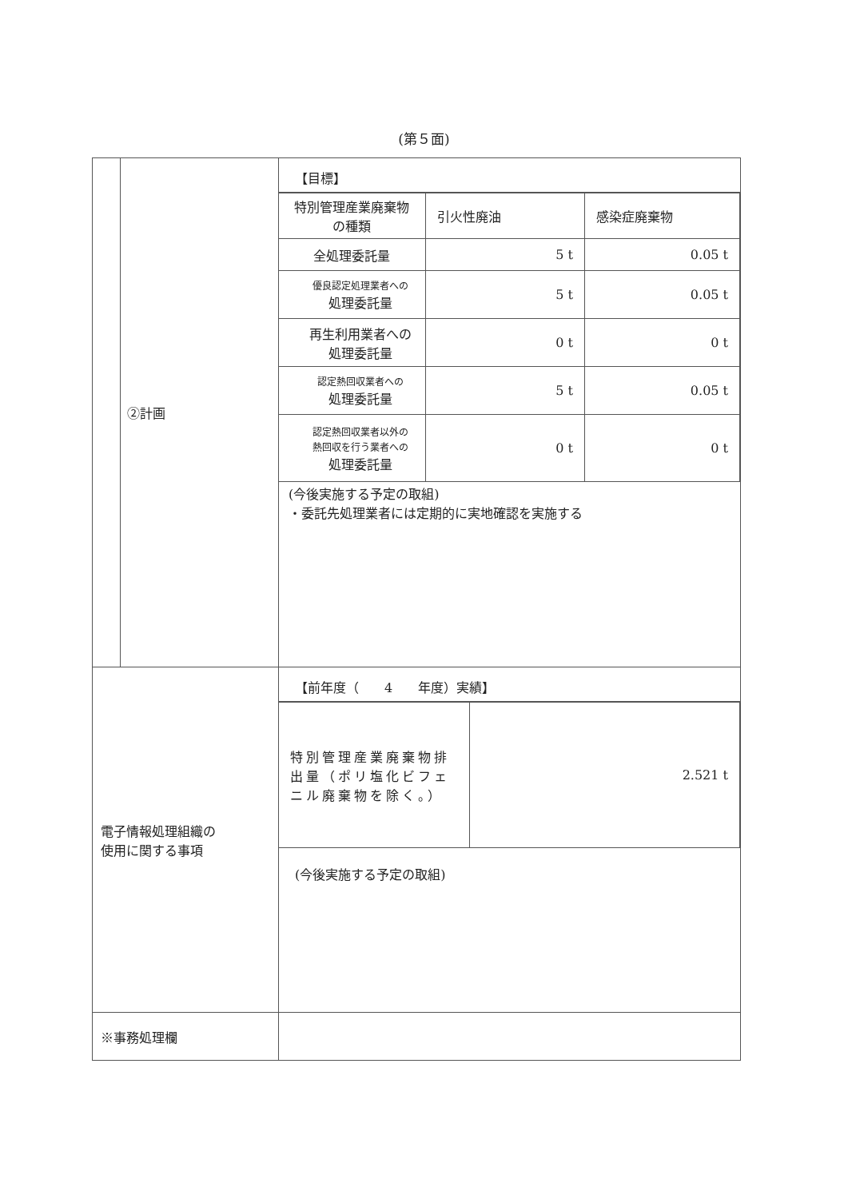(第５面)
| | ②計画 | 【目標】 / 特別管理産業廃棄物の種類 / 引火性廃油 / 感染症廃棄物 / / 全処理委託量 / 5 t / 0.05 t / / 優良認定処理業者への 処理委託量 / 5 t / 0.05 t / / 再生利用業者への 処理委託量 / 0 t / 0 t / / 認定熱回収業者への 処理委託量 / 5 t / 0.05 t / / 認定熱回収業者以外の 熱回収を行う業者への 処理委託量 / 0 t / 0 t / (今後実施する予定の取組) ・委託先処理業者には定期的に実地確認を実施する |
| 電子情報処理組織の 使用に関する事項 | | 【前年度（ 4 年度）実績】 / 特別管理産業廃棄物排出量（ポリ塩化ビフェニル廃棄物を除く。） / 2.521 t / (今後実施する予定の取組) |
| ※事務処理欄 | | |